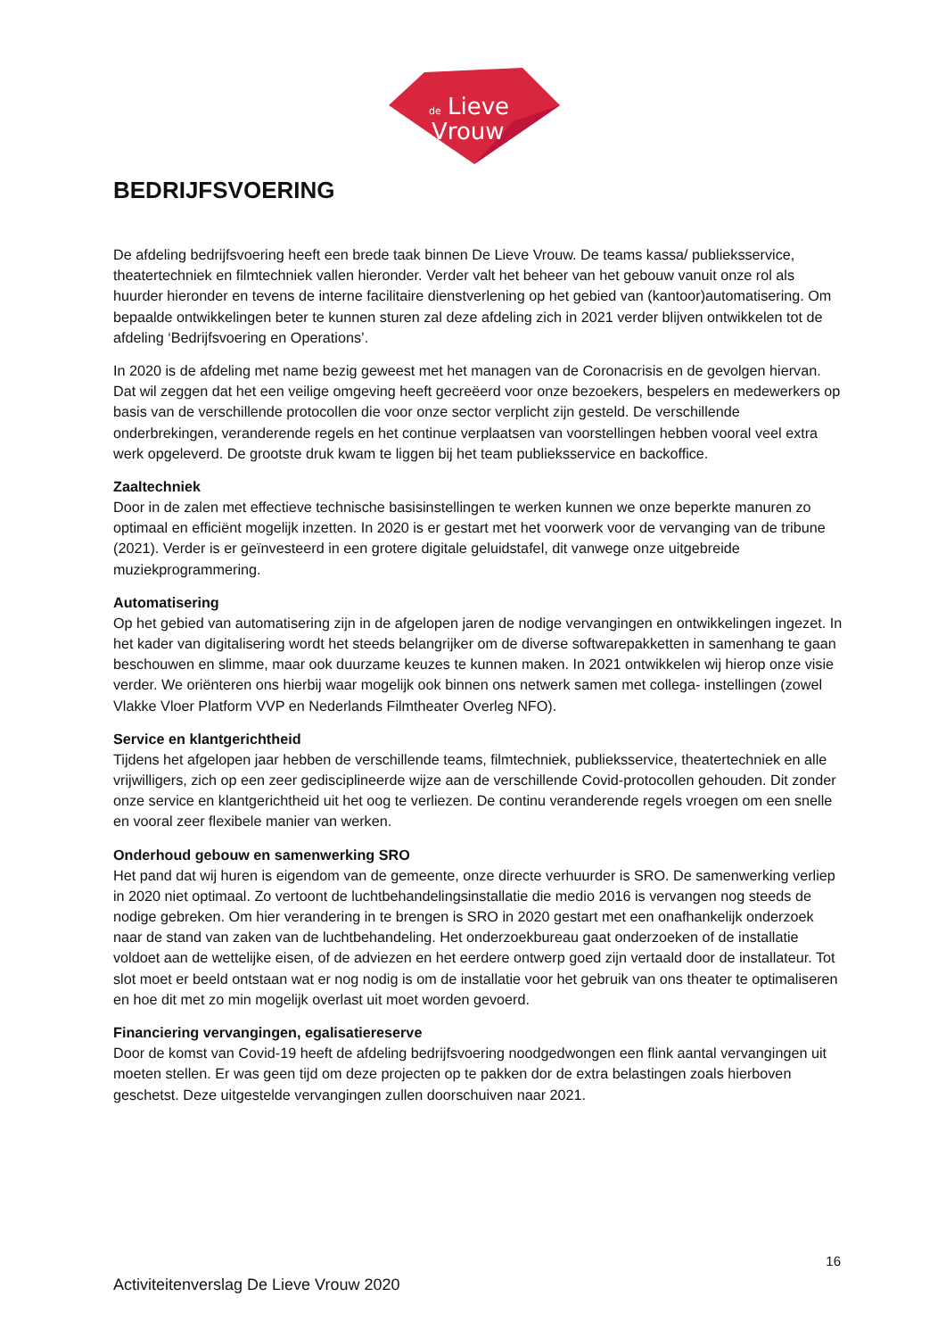de
Lieve
Vrouw
BEDRIJFSVOERING
De afdeling bedrijfsvoering heeft een brede taak binnen De Lieve Vrouw. De teams kassa/ publieksservice, theatertechniek en filmtechniek vallen hieronder. Verder valt het beheer van het gebouw vanuit onze rol als huurder hieronder en tevens de interne facilitaire dienstverlening op het gebied van (kantoor)automatisering. Om bepaalde ontwikkelingen beter te kunnen sturen zal deze afdeling zich in 2021 verder blijven ontwikkelen tot de afdeling ‘Bedrijfsvoering en Operations’.
In 2020 is de afdeling met name bezig geweest met het managen van de Coronacrisis en de gevolgen hiervan. Dat wil zeggen dat het een veilige omgeving heeft gecreëerd voor onze bezoekers, bespelers en medewerkers op basis van de verschillende protocollen die voor onze sector verplicht zijn gesteld. De verschillende onderbrekingen, veranderende regels en het continue verplaatsen van voorstellingen hebben vooral veel extra werk opgeleverd. De grootste druk kwam te liggen bij het team publieksservice en backoffice.
Zaaltechniek
Door in de zalen met effectieve technische basisinstellingen te werken kunnen we onze beperkte manuren zo optimaal en efficiënt mogelijk inzetten. In 2020 is er gestart met het voorwerk voor de vervanging van de tribune (2021). Verder is er geïnvesteerd in een grotere digitale geluidstafel, dit vanwege onze uitgebreide muziekprogrammering.
Automatisering
Op het gebied van automatisering zijn in de afgelopen jaren de nodige vervangingen en ontwikkelingen ingezet. In het kader van digitalisering wordt het steeds belangrijker om de diverse softwarepakketten in samenhang te gaan beschouwen en slimme, maar ook duurzame keuzes te kunnen maken. In 2021 ontwikkelen wij hierop onze visie verder. We oriënteren ons hierbij waar mogelijk ook binnen ons netwerk samen met collega- instellingen (zowel Vlakke Vloer Platform VVP en Nederlands Filmtheater Overleg NFO).
Service en klantgerichtheid
Tijdens het afgelopen jaar hebben de verschillende teams, filmtechniek, publieksservice, theatertechniek en alle vrijwilligers, zich op een zeer gedisciplineerde wijze aan de verschillende Covid-protocollen gehouden. Dit zonder onze service en klantgerichtheid uit het oog te verliezen. De continu veranderende regels vroegen om een snelle en vooral zeer flexibele manier van werken.
Onderhoud gebouw en samenwerking SRO
Het pand dat wij huren is eigendom van de gemeente, onze directe verhuurder is SRO. De samenwerking verliep in 2020 niet optimaal. Zo vertoont de luchtbehandelingsinstallatie die medio 2016 is vervangen nog steeds de nodige gebreken. Om hier verandering in te brengen is SRO in 2020 gestart met een onafhankelijk onderzoek naar de stand van zaken van de luchtbehandeling. Het onderzoekbureau gaat onderzoeken of de installatie voldoet aan de wettelijke eisen, of de adviezen en het eerdere ontwerp goed zijn vertaald door de installateur. Tot slot moet er beeld ontstaan wat er nog nodig is om de installatie voor het gebruik van ons theater te optimaliseren en hoe dit met zo min mogelijk overlast uit moet worden gevoerd.
Financiering vervangingen, egalisatiereserve
Door de komst van Covid-19 heeft de afdeling bedrijfsvoering noodgedwongen een flink aantal vervangingen uit moeten stellen. Er was geen tijd om deze projecten op te pakken dor de extra belastingen zoals hierboven geschetst. Deze uitgestelde vervangingen zullen doorschuiven naar 2021.
16
Activiteitenverslag De Lieve Vrouw 2020